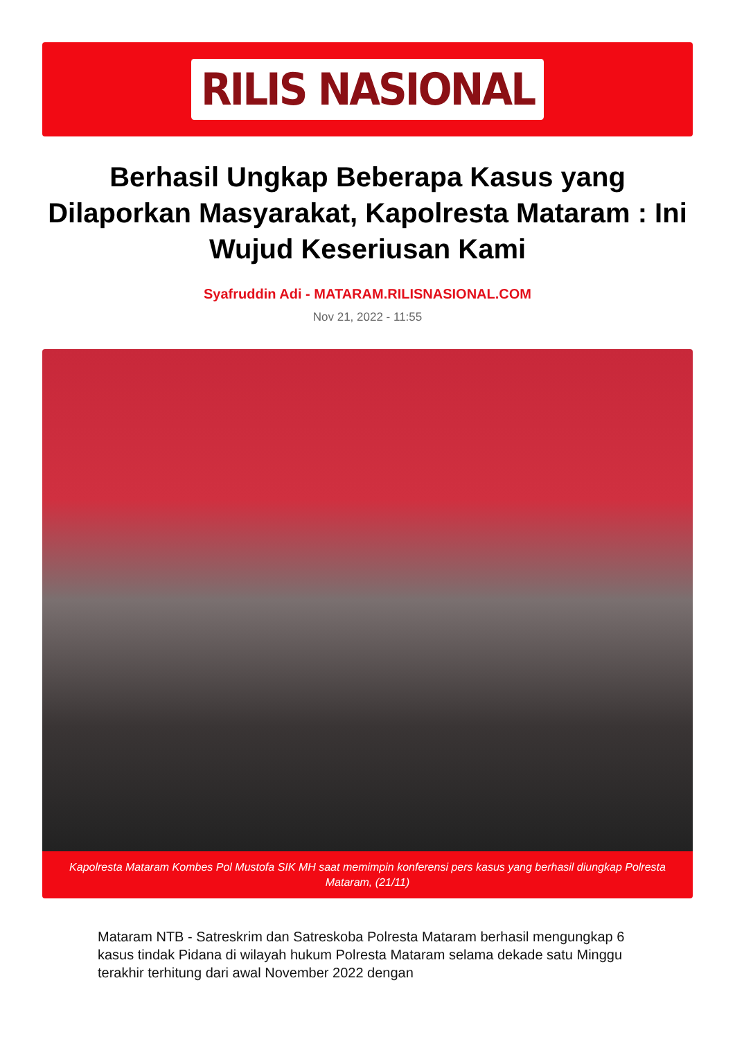RILIS NASIONAL
Berhasil Ungkap Beberapa Kasus yang Dilaporkan Masyarakat, Kapolresta Mataram : Ini Wujud Keseriusan Kami
Syafruddin Adi - MATARAM.RILISNASIONAL.COM
Nov 21, 2022 - 11:55
Kapolresta Mataram Kombes Pol Mustofa SIK MH saat memimpin konferensi pers kasus yang berhasil diungkap Polresta Mataram, (21/11)
Mataram NTB - Satreskrim dan Satreskoba Polresta Mataram berhasil mengungkap 6 kasus tindak Pidana di wilayah hukum Polresta Mataram selama dekade satu Minggu terakhir terhitung dari awal November 2022 dengan